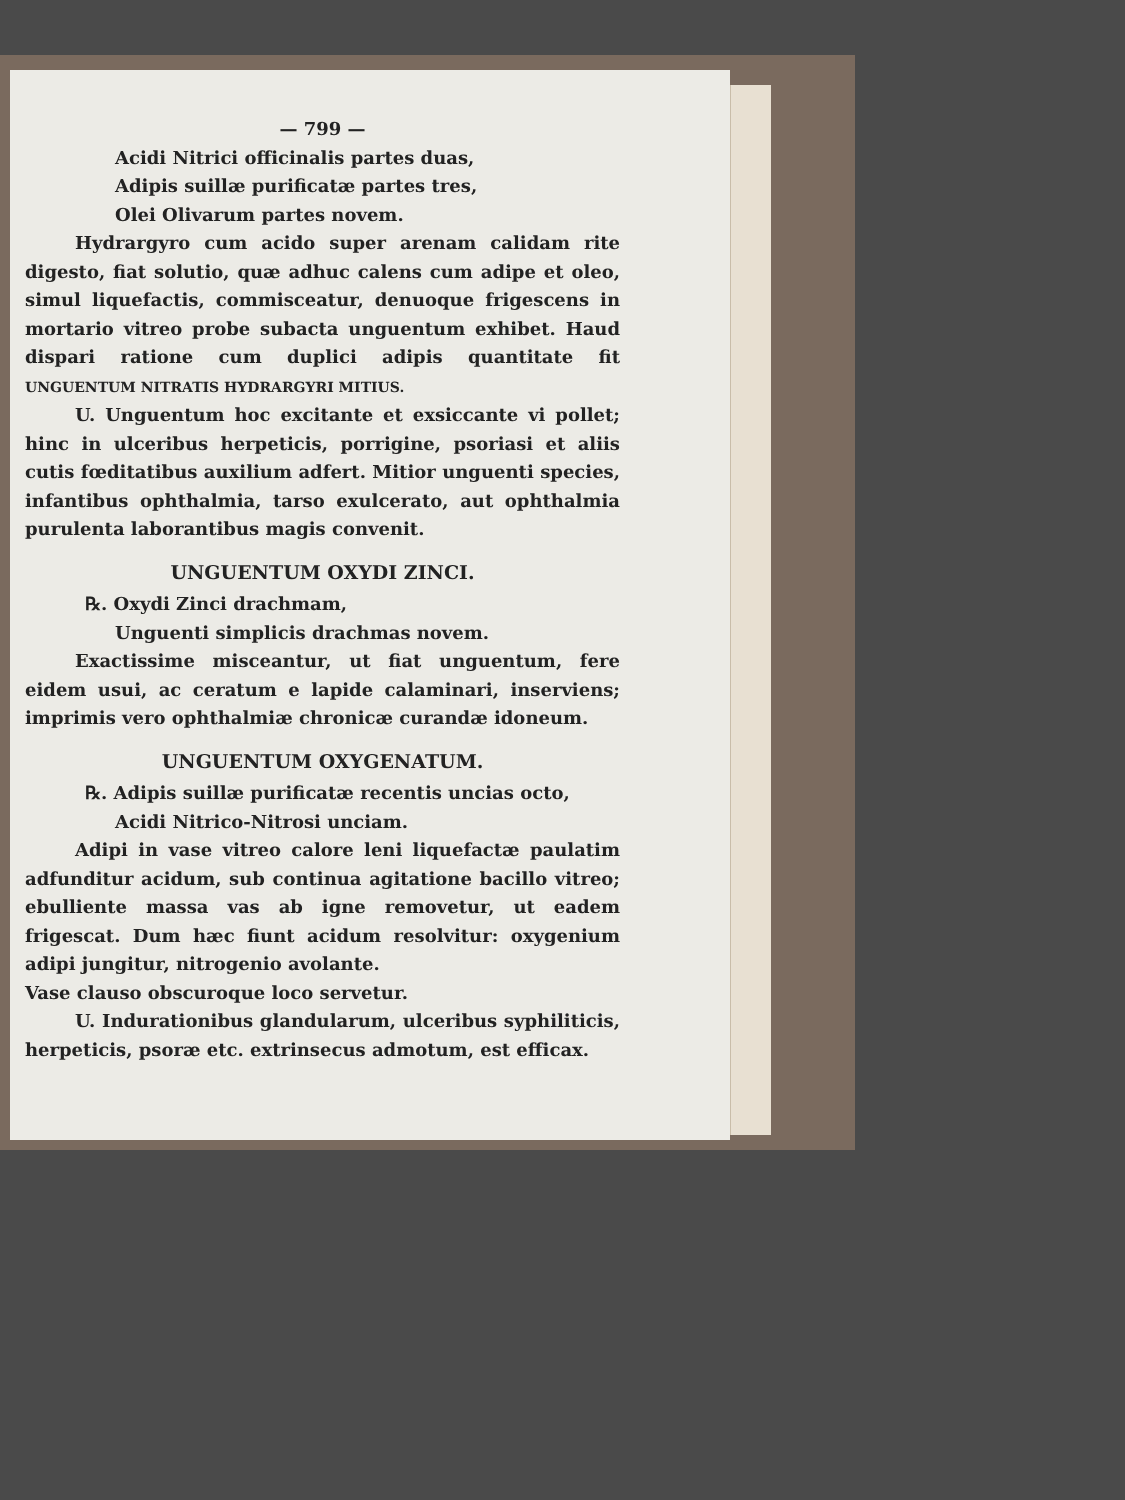— 799 —
Acidi Nitrici officinalis partes duas,
Adipis suillæ purificatæ partes tres,
Olei Olivarum partes novem.
Hydrargyro cum acido super arenam calidam rite digesto, fiat solutio, quæ adhuc calens cum adipe et oleo, simul liquefactis, commisceatur, denuoque frigescens in mortario vitreo probe subacta unguentum exhibet. Haud dispari ratione cum duplici adipis quantitate fit UNGUENTUM NITRATIS HYDRARGYRI MITIUS.
U. Unguentum hoc excitante et exsiccante vi pollet; hinc in ulceribus herpeticis, porrigine, psoriasi et aliis cutis fœditatibus auxilium adfert. Mitior unguenti species, infantibus ophthalmia, tarso exulcerato, aut ophthalmia purulenta laborantibus magis convenit.
UNGUENTUM OXYDI ZINCI.
℞. Oxydi Zinci drachmam,
Unguenti simplicis drachmas novem.
Exactissime misceantur, ut fiat unguentum, fere eidem usui, ac ceratum e lapide calaminari, inserviens; imprimis vero ophthalmiæ chronicæ curandæ idoneum.
UNGUENTUM OXYGENATUM.
℞. Adipis suillæ purificatæ recentis uncias octo,
Acidi Nitrico-Nitrosi unciam.
Adipi in vase vitreo calore leni liquefactæ paulatim adfunditur acidum, sub continua agitatione bacillo vitreo; ebulliente massa vas ab igne removetur, ut eadem frigescat. Dum hæc fiunt acidum resolvitur: oxygenium adipi jungitur, nitrogenio avolante.
Vase clauso obscuroque loco servetur.
U. Indurationibus glandularum, ulceribus syphiliticis, herpeticis, psoræ etc. extrinsecus admotum, est efficax.